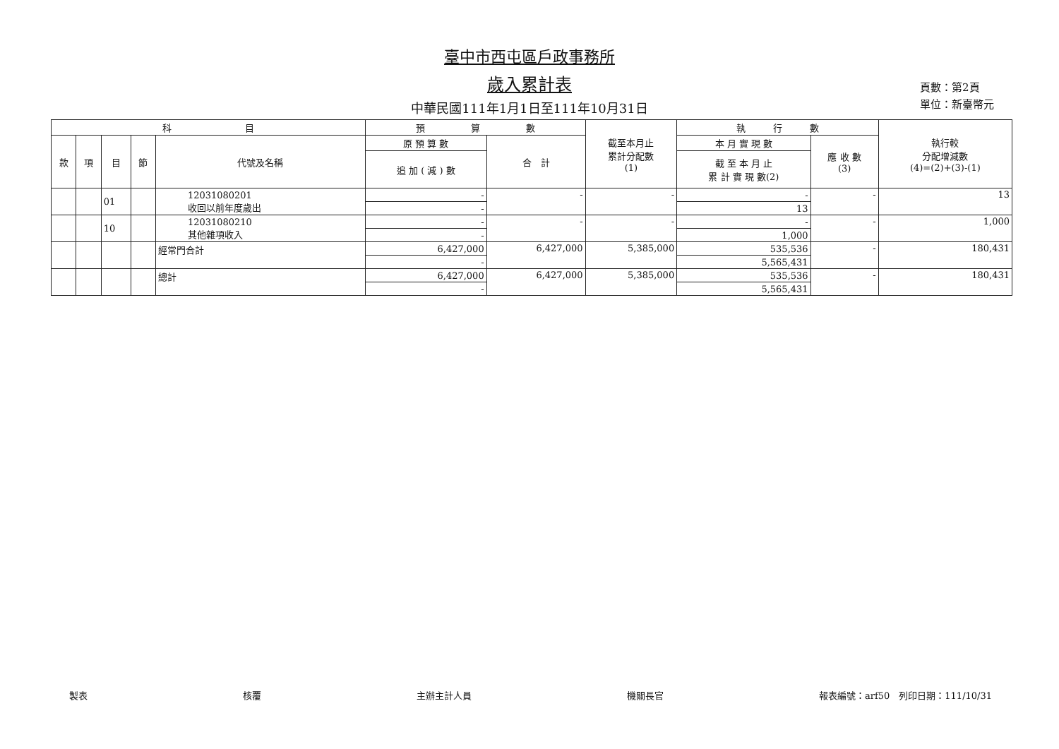臺中市西屯區戶政事務所
歲入累計表
中華民國111年1月1日至111年10月31日
頁數：第2頁
單位：新臺幣元
| 科 目 | | | | | 預 算 數 | | 截至本月止 累計分配數 (1) | 執 行 數 | | 執行較 分配增減數 (4)=(2)+(3)-(1) |
| --- | --- | --- | --- | --- | --- | --- | --- | --- | --- | --- |
| 款 | 項 | 目 | 節 | 代號及名稱 | 原 預 算 數 | 合 計 | | 本 月 實 現 數 | 應 收 數 (3) | |
| | | | | | 追 加 ( 減 ) 數 | | | 截 至 本 月 止 累 計 實 現 數(2) | | |
| | | 01 | | 12031080201 收回以前年度歲出 | - | - | - | - | - | 13 |
| | | | | | - | | | 13 | | |
| | | 10 | | 12031080210 其他雜項收入 | - | - | - | - | - | 1,000 |
| | | | | | - | | | 1,000 | | |
| | | | | 經常門合計 | 6,427,000 | 6,427,000 | 5,385,000 | 535,536 | - | 180,431 |
| | | | | | - | | | 5,565,431 | | |
| | | | | 總計 | 6,427,000 | 6,427,000 | 5,385,000 | 535,536 | - | 180,431 |
| | | | | | - | | | 5,565,431 | | |
製表 核覆 主辦主計人員 機關長官 報表編號：arf50　列印日期：111/10/31